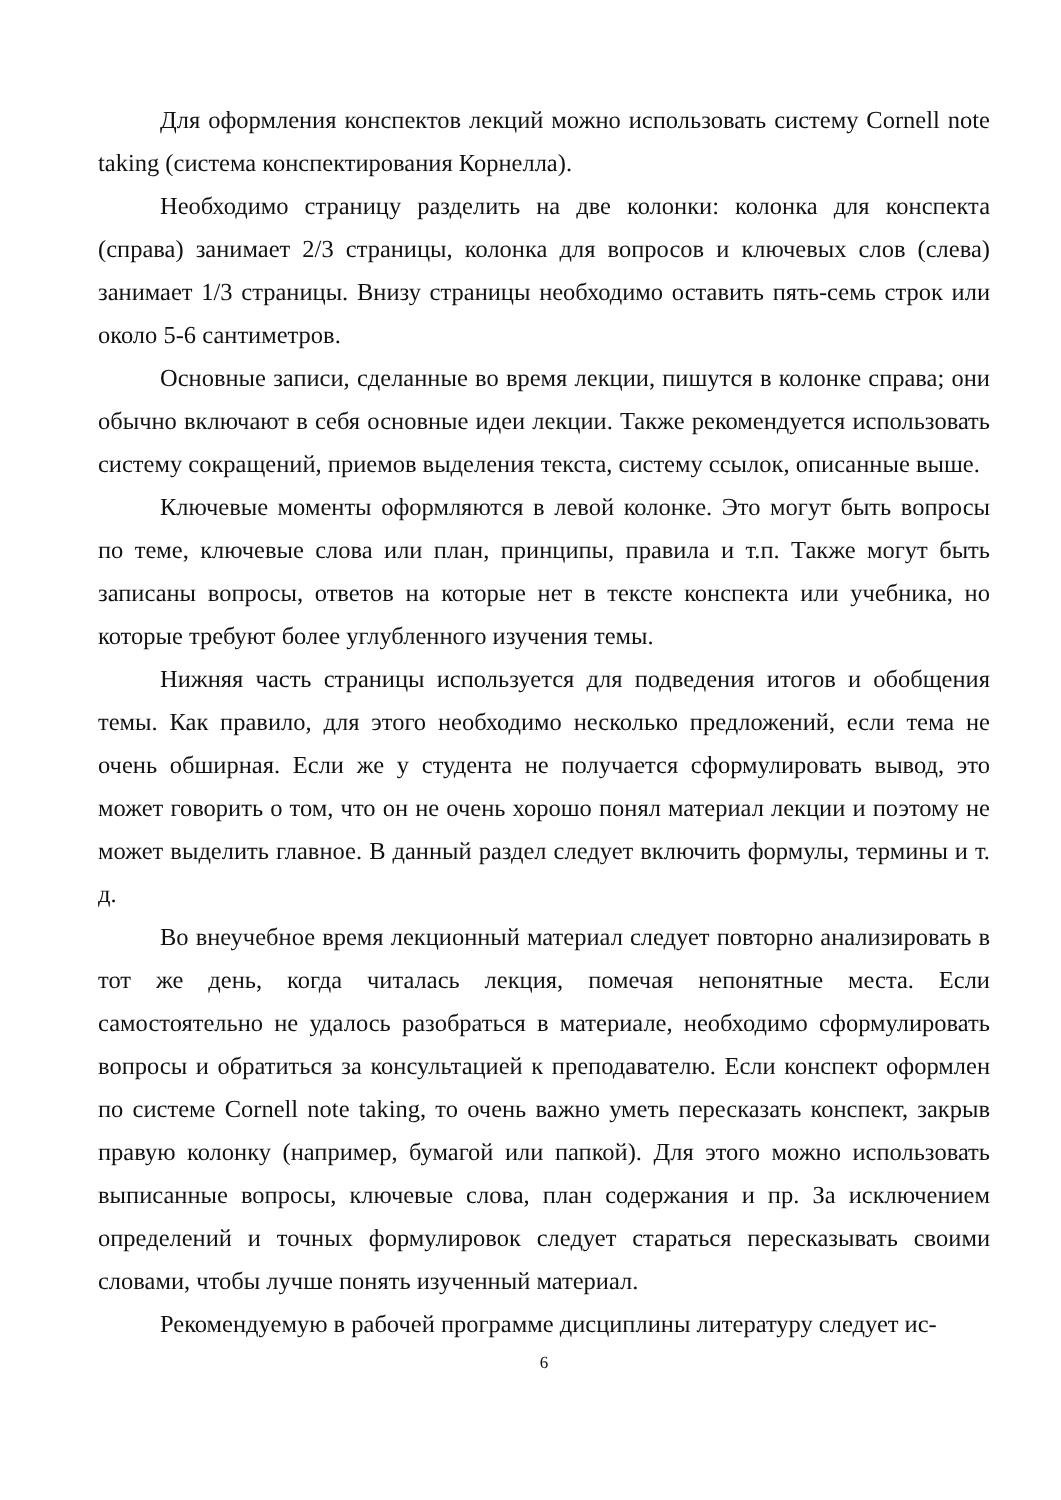Для оформления конспектов лекций можно использовать систему Cornell note taking (система конспектирования Корнелла).
Необходимо страницу разделить на две колонки: колонка для конспекта (справа) занимает 2/3 страницы, колонка для вопросов и ключевых слов (слева) занимает 1/3 страницы. Внизу страницы необходимо оставить пять-семь строк или около 5-6 сантиметров.
Основные записи, сделанные во время лекции, пишутся в колонке справа; они обычно включают в себя основные идеи лекции. Также рекомендуется использовать систему сокращений, приемов выделения текста, систему ссылок, описанные выше.
Ключевые моменты оформляются в левой колонке. Это могут быть вопросы по теме, ключевые слова или план, принципы, правила и т.п. Также могут быть записаны вопросы, ответов на которые нет в тексте конспекта или учебника, но которые требуют более углубленного изучения темы.
Нижняя часть страницы используется для подведения итогов и обобщения темы. Как правило, для этого необходимо несколько предложений, если тема не очень обширная. Если же у студента не получается сформулировать вывод, это может говорить о том, что он не очень хорошо понял материал лекции и поэтому не может выделить главное. В данный раздел следует включить формулы, термины и т. д.
Во внеучебное время лекционный материал следует повторно анализировать в тот же день, когда читалась лекция, помечая непонятные места. Если самостоятельно не удалось разобраться в материале, необходимо сформулировать вопросы и обратиться за консультацией к преподавателю. Если конспект оформлен по системе Cornell note taking, то очень важно уметь пересказать конспект, закрыв правую колонку (например, бумагой или папкой). Для этого можно использовать выписанные вопросы, ключевые слова, план содержания и пр. За исключением определений и точных формулировок следует стараться пересказывать своими словами, чтобы лучше понять изученный материал.
Рекомендуемую в рабочей программе дисциплины литературу следует ис-
6